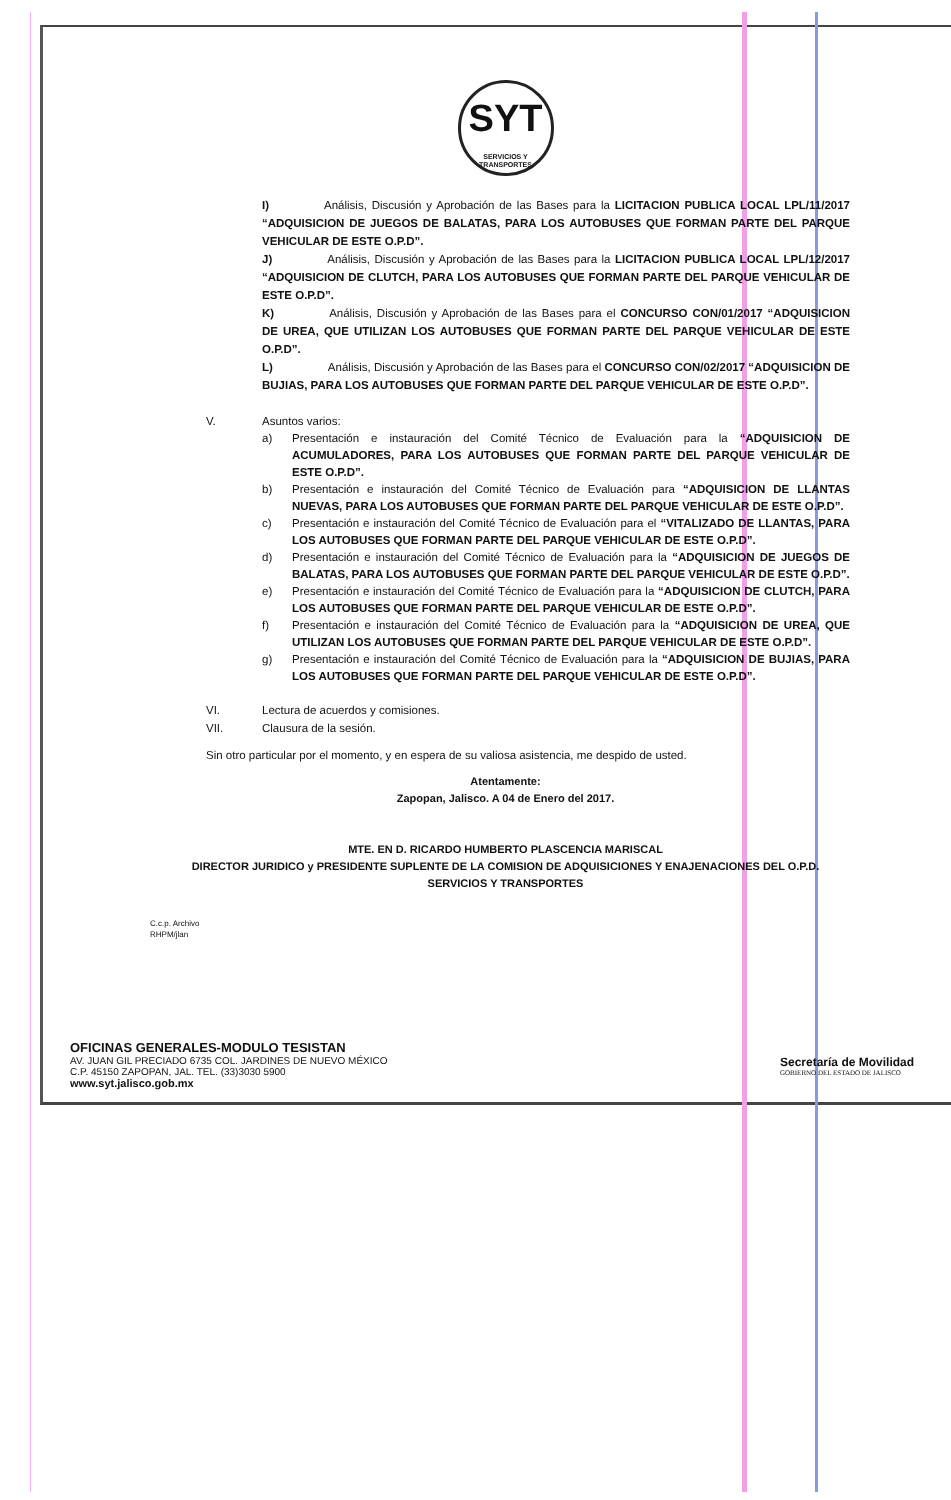SYT SERVICIOS Y
TRANSPORTES
I) Análisis, Discusión y Aprobación de las Bases para la LICITACION PUBLICA LOCAL LPL/11/2017 “ADQUISICION DE JUEGOS DE BALATAS, PARA LOS AUTOBUSES QUE FORMAN PARTE DEL PARQUE VEHICULAR DE ESTE O.P.D”.
J) Análisis, Discusión y Aprobación de las Bases para la LICITACION PUBLICA LOCAL LPL/12/2017 “ADQUISICION DE CLUTCH, PARA LOS AUTOBUSES QUE FORMAN PARTE DEL PARQUE VEHICULAR DE ESTE O.P.D”.
K) Análisis, Discusión y Aprobación de las Bases para el CONCURSO CON/01/2017 “ADQUISICION DE UREA, QUE UTILIZAN LOS AUTOBUSES QUE FORMAN PARTE DEL PARQUE VEHICULAR DE ESTE O.P.D”.
L) Análisis, Discusión y Aprobación de las Bases para el CONCURSO CON/02/2017 “ADQUISICION DE BUJIAS, PARA LOS AUTOBUSES QUE FORMAN PARTE DEL PARQUE VEHICULAR DE ESTE O.P.D”.
V. Asuntos varios:
a) Presentación e instauración del Comité Técnico de Evaluación para la “ADQUISICION DE ACUMULADORES, PARA LOS AUTOBUSES QUE FORMAN PARTE DEL PARQUE VEHICULAR DE ESTE O.P.D”.
b) Presentación e instauración del Comité Técnico de Evaluación para “ADQUISICION DE LLANTAS NUEVAS, PARA LOS AUTOBUSES QUE FORMAN PARTE DEL PARQUE VEHICULAR DE ESTE O.P.D”.
c) Presentación e instauración del Comité Técnico de Evaluación para el “VITALIZADO DE LLANTAS, PARA LOS AUTOBUSES QUE FORMAN PARTE DEL PARQUE VEHICULAR DE ESTE O.P.D”.
d) Presentación e instauración del Comité Técnico de Evaluación para la “ADQUISICION DE JUEGOS DE BALATAS, PARA LOS AUTOBUSES QUE FORMAN PARTE DEL PARQUE VEHICULAR DE ESTE O.P.D”.
e) Presentación e instauración del Comité Técnico de Evaluación para la “ADQUISICION DE CLUTCH, PARA LOS AUTOBUSES QUE FORMAN PARTE DEL PARQUE VEHICULAR DE ESTE O.P.D”.
f) Presentación e instauración del Comité Técnico de Evaluación para la “ADQUISICION DE UREA, QUE UTILIZAN LOS AUTOBUSES QUE FORMAN PARTE DEL PARQUE VEHICULAR DE ESTE O.P.D”.
g) Presentación e instauración del Comité Técnico de Evaluación para la “ADQUISICION DE BUJIAS, PARA LOS AUTOBUSES QUE FORMAN PARTE DEL PARQUE VEHICULAR DE ESTE O.P.D”.
VI. Lectura de acuerdos y comisiones.
VII. Clausura de la sesión.
Sin otro particular por el momento, y en espera de su valiosa asistencia, me despido de usted.
Atentamente:
Zapopan, Jalisco. A 04 de Enero del 2017.
MTE. EN D. RICARDO HUMBERTO PLASCENCIA MARISCAL
DIRECTOR JURIDICO y PRESIDENTE SUPLENTE DE LA COMISION DE ADQUISICIONES Y ENAJENACIONES DEL O.P.D.
SERVICIOS Y TRANSPORTES
C.c.p. Archivo
RHPM/jlan
OFICINAS GENERALES-MODULO TESISTAN
AV. JUAN GIL PRECIADO 6735 COL. JARDINES DE NUEVO MÉXICO
C.P. 45150 ZAPOPAN, JAL. TEL. (33)3030 5900
www.syt.jalisco.gob.mx
Secretaría de Movilidad
GOBIERNO DEL ESTADO DE JALISCO